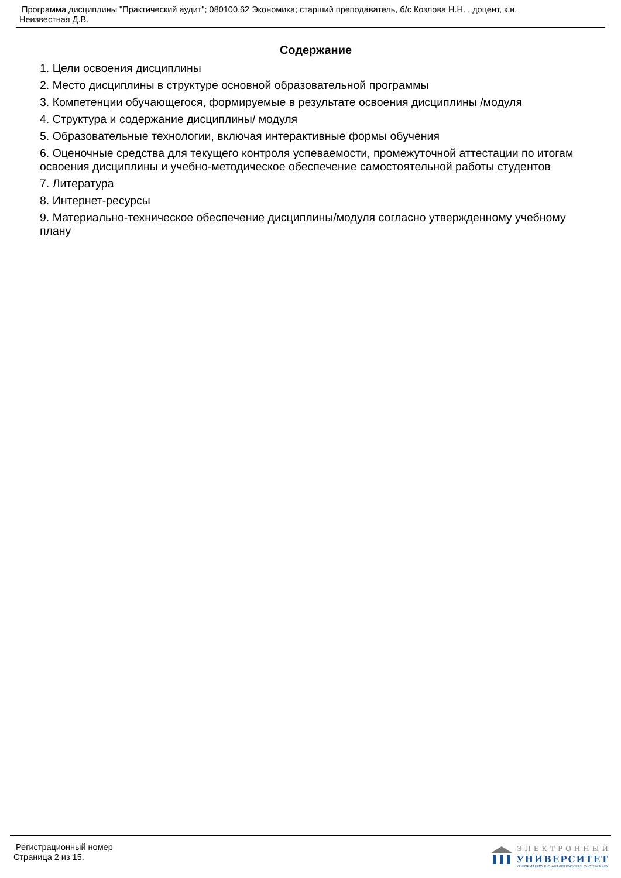Программа дисциплины "Практический аудит"; 080100.62 Экономика; старший преподаватель, б/с Козлова Н.Н. , доцент, к.н.
Неизвестная Д.В.
Содержание
1. Цели освоения дисциплины
2. Место дисциплины в структуре основной образовательной программы
3. Компетенции обучающегося, формируемые в результате освоения дисциплины /модуля
4. Структура и содержание дисциплины/ модуля
5. Образовательные технологии, включая интерактивные формы обучения
6. Оценочные средства для текущего контроля успеваемости, промежуточной аттестации по итогам освоения дисциплины и учебно-методическое обеспечение самостоятельной работы студентов
7. Литература
8. Интернет-ресурсы
9. Материально-техническое обеспечение дисциплины/модуля согласно утвержденному учебному плану
Регистрационный номер
Страница 2 из 15.
ЭЛЕКТРОННЫЙ
УНИВЕРСИТЕТ
ИНФОРМАЦИОННО-АНАЛИТИЧЕСКАЯ СИСТЕМА КФУ